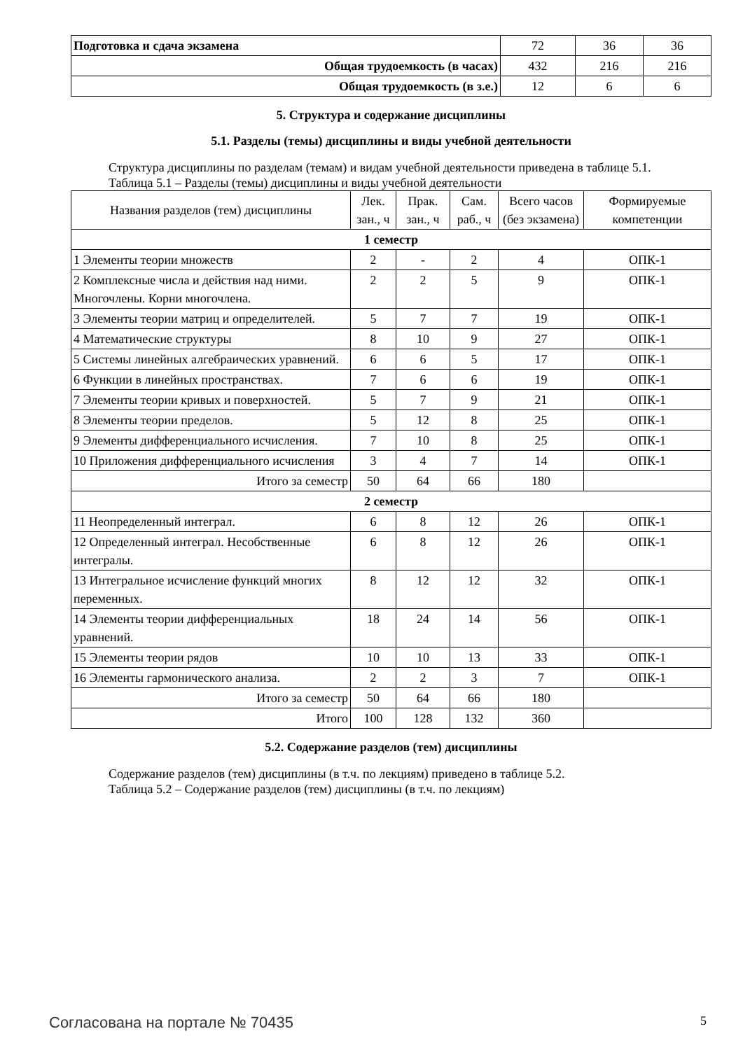| Подготовка и сдача экзамена | 72 | 36 | 36 |
| Общая трудоемкость (в часах) | 432 | 216 | 216 |
| Общая трудоемкость (в з.е.) | 12 | 6 | 6 |
5. Структура и содержание дисциплины
5.1. Разделы (темы) дисциплины и виды учебной деятельности
Структура дисциплины по разделам (темам) и видам учебной деятельности приведена в таблице 5.1.
Таблица 5.1 – Разделы (темы) дисциплины и виды учебной деятельности
| Названия разделов (тем) дисциплины | Лек. зан., ч | Прак. зан., ч | Сам. раб., ч | Всего часов (без экзамена) | Формируемые компетенции |
| --- | --- | --- | --- | --- | --- |
| 1 семестр | | | | | |
| 1 Элементы теории множеств | 2 | - | 2 | 4 | ОПК-1 |
| 2 Комплексные числа и действия над ними. Многочлены. Корни многочлена. | 2 | 2 | 5 | 9 | ОПК-1 |
| 3 Элементы теории матриц и определителей. | 5 | 7 | 7 | 19 | ОПК-1 |
| 4 Математические структуры | 8 | 10 | 9 | 27 | ОПК-1 |
| 5 Системы линейных алгебраических уравнений. | 6 | 6 | 5 | 17 | ОПК-1 |
| 6 Функции в линейных пространствах. | 7 | 6 | 6 | 19 | ОПК-1 |
| 7 Элементы теории кривых и поверхностей. | 5 | 7 | 9 | 21 | ОПК-1 |
| 8 Элементы теории пределов. | 5 | 12 | 8 | 25 | ОПК-1 |
| 9 Элементы дифференциального исчисления. | 7 | 10 | 8 | 25 | ОПК-1 |
| 10 Приложения дифференциального исчисления | 3 | 4 | 7 | 14 | ОПК-1 |
| Итого за семестр | 50 | 64 | 66 | 180 | |
| 2 семестр | | | | | |
| 11 Неопределенный интеграл. | 6 | 8 | 12 | 26 | ОПК-1 |
| 12 Определенный интеграл. Несобственные интегралы. | 6 | 8 | 12 | 26 | ОПК-1 |
| 13 Интегральное исчисление функций многих переменных. | 8 | 12 | 12 | 32 | ОПК-1 |
| 14 Элементы теории дифференциальных уравнений. | 18 | 24 | 14 | 56 | ОПК-1 |
| 15 Элементы теории рядов | 10 | 10 | 13 | 33 | ОПК-1 |
| 16 Элементы гармонического анализа. | 2 | 2 | 3 | 7 | ОПК-1 |
| Итого за семестр | 50 | 64 | 66 | 180 | |
| Итого | 100 | 128 | 132 | 360 | |
5.2. Содержание разделов (тем) дисциплины
Содержание разделов (тем) дисциплины (в т.ч. по лекциям) приведено в таблице 5.2.
Таблица 5.2 – Содержание разделов (тем) дисциплины (в т.ч. по лекциям)
Согласована на портале № 70435 5